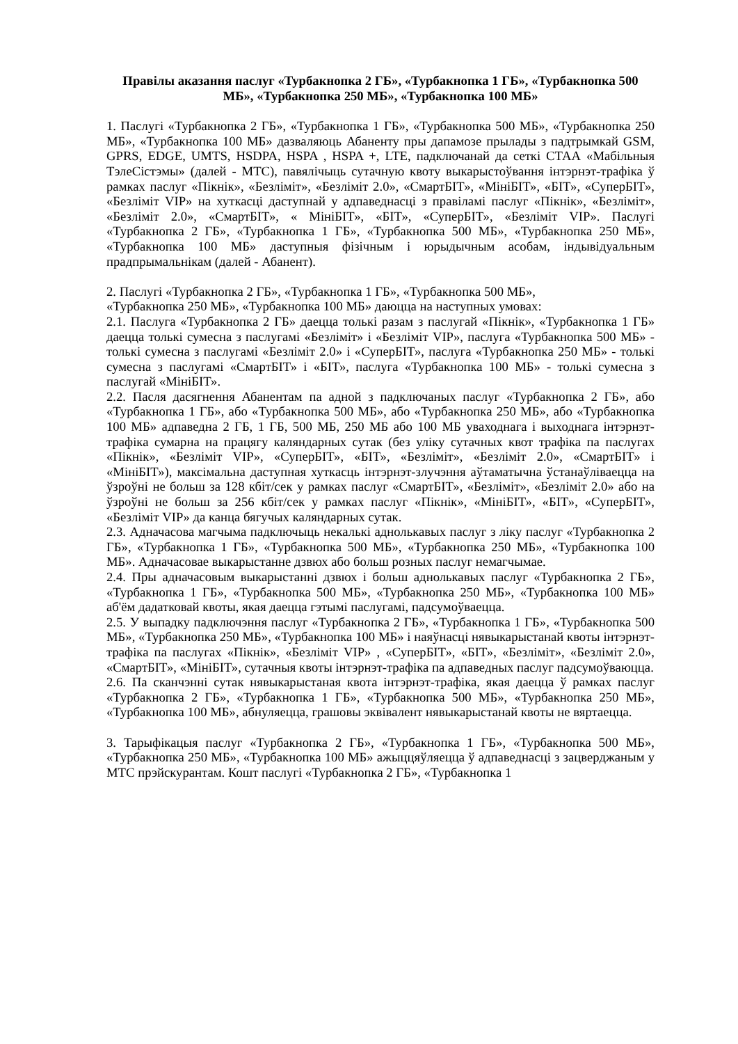Правілы аказання паслуг «Турбакнопка 2 ГБ», «Турбакнопка 1 ГБ», «Турбакнопка 500 МБ», «Турбакнопка 250 МБ», «Турбакнопка 100 МБ»
1. Паслугі «Турбакнопка 2 ГБ», «Турбакнопка 1 ГБ», «Турбакнопка 500 МБ», «Турбакнопка 250 МБ», «Турбакнопка 100 МБ» дазваляюць Абаненту пры дапамозе прылады з падтрымкай GSM, GPRS, EDGE, UMTS, HSDPA, HSPA , HSPA +, LTE, падключанай да сеткі СТАА «Мабільныя ТэлеСістэмы» (далей - МТС), павялічыць сутачную квоту выкарыстоўвання інтэрнэт-трафіка ў рамках паслуг «Пікнік», «Безліміт», «Безліміт 2.0», «СмартБІТ», «МініБІТ», «БІТ», «СуперБІТ», «Безліміт VIP» на хуткасці даступнай у адпаведнасці з правіламі паслуг «Пікнік», «Безліміт», «Безліміт 2.0», «СмартБІТ», « МініБІТ», «БІТ», «СуперБІТ», «Безліміт VIP». Паслугі «Турбакнопка 2 ГБ», «Турбакнопка 1 ГБ», «Турбакнопка 500 МБ», «Турбакнопка 250 МБ», «Турбакнопка 100 МБ» даступныя фізічным і юрыдычным асобам, індывідуальным прадпрымальнікам (далей - Абанент).
2. Паслугі «Турбакнопка 2 ГБ», «Турбакнопка 1 ГБ», «Турбакнопка 500 МБ»,
«Турбакнопка 250 МБ», «Турбакнопка 100 МБ» даюцца на наступных умовах:
2.1. Паслуга «Турбакнопка 2 ГБ» даецца толькі разам з паслугай «Пікнік», «Турбакнопка 1 ГБ» даецца толькі сумесна з паслугамі «Безліміт» і «Безліміт VIP», паслуга «Турбакнопка 500 МБ» - толькі сумесна з паслугамі «Безліміт 2.0» і «СуперБІТ», паслуга «Турбакнопка 250 МБ» - толькі сумесна з паслугамі «СмартБІТ» і «БІТ», паслуга «Турбакнопка 100 МБ» - толькі сумесна з паслугай «МініБІТ».
2.2. Пасля дасягнення Абанентам па адной з падключаных паслуг «Турбакнопка 2 ГБ», або «Турбакнопка 1 ГБ», або «Турбакнопка 500 МБ», або «Турбакнопка 250 МБ», або «Турбакнопка 100 МБ» адпаведна 2 ГБ, 1 ГБ, 500 МБ, 250 МБ або 100 МБ уваходнага і выходнага інтэрнэт-трафіка сумарна на працягу каляндарных сутак (без уліку сутачных квот трафіка па паслугах «Пікнік», «Безліміт VIP», «СуперБІТ», «БІТ», «Безліміт», «Безліміт 2.0», «СмартБІТ» і «МініБІТ»), максімальна даступная хуткасць інтэрнэт-злучэння аўтаматычна ўстанаўліваецца на ўзроўні не больш за 128 кбіт/сек у рамках паслуг «СмартБІТ», «Безліміт», «Безліміт 2.0» або на ўзроўні не больш за 256 кбіт/сек у рамках паслуг «Пікнік», «МініБІТ», «БІТ», «СуперБІТ», «Безліміт VIP» да канца бягучых каляндарных сутак.
2.3. Адначасова магчыма падключыць некалькі аднолькавых паслуг з ліку паслуг «Турбакнопка 2 ГБ», «Турбакнопка 1 ГБ», «Турбакнопка 500 МБ», «Турбакнопка 250 МБ», «Турбакнопка 100 МБ». Адначасовае выкарыстанне дзвюх або больш розных паслуг немагчымае.
2.4. Пры адначасовым выкарыстанні дзвюх і больш аднолькавых паслуг «Турбакнопка 2 ГБ», «Турбакнопка 1 ГБ», «Турбакнопка 500 МБ», «Турбакнопка 250 МБ», «Турбакнопка 100 МБ» аб'ём дадатковай квоты, якая даецца гэтымі паслугамі, падсумоўваецца.
2.5. У выпадку падключэння паслуг «Турбакнопка 2 ГБ», «Турбакнопка 1 ГБ», «Турбакнопка 500 МБ», «Турбакнопка 250 МБ», «Турбакнопка 100 МБ» і наяўнасці нявыкарыстанай квоты інтэрнэт-трафіка па паслугах «Пікнік», «Безліміт VIP» , «СуперБІТ», «БІТ», «Безліміт», «Безліміт 2.0», «СмартБІТ», «МініБІТ», сутачныя квоты інтэрнэт-трафіка па адпаведных паслуг падсумоўваюцца.
2.6. Па сканчэнні сутак нявыкарыстаная квота інтэрнэт-трафіка, якая даецца ў рамках паслуг «Турбакнопка 2 ГБ», «Турбакнопка 1 ГБ», «Турбакнопка 500 МБ», «Турбакнопка 250 МБ», «Турбакнопка 100 МБ», абнуляецца, грашовы эквівалент нявыкарыстанай квоты не вяртаецца.
3. Тарыфікацыя паслуг «Турбакнопка 2 ГБ», «Турбакнопка 1 ГБ», «Турбакнопка 500 МБ», «Турбакнопка 250 МБ», «Турбакнопка 100 МБ» ажыццяўляецца ў адпаведнасці з зацверджаным у МТС прэйскурантам. Кошт паслугі «Турбакнопка 2 ГБ», «Турбакнопка 1